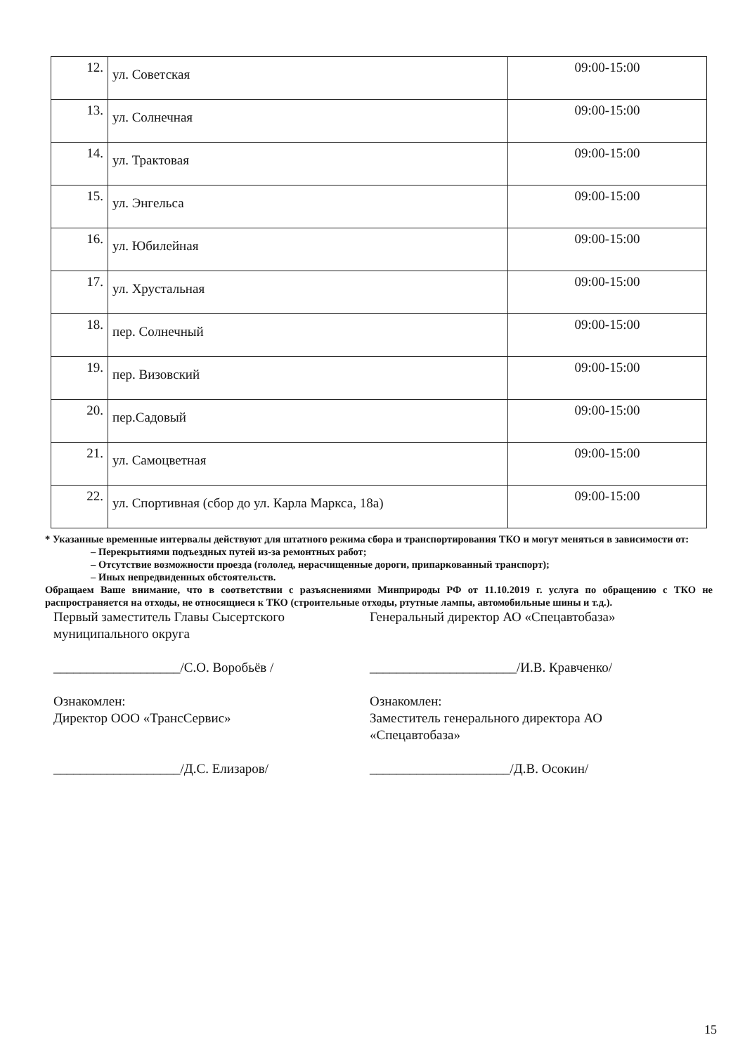| 12. | ул. Советская | 09:00-15:00 |
| 13. | ул. Солнечная | 09:00-15:00 |
| 14. | ул. Трактовая | 09:00-15:00 |
| 15. | ул. Энгельса | 09:00-15:00 |
| 16. | ул. Юбилейная | 09:00-15:00 |
| 17. | ул. Хрустальная | 09:00-15:00 |
| 18. | пер. Солнечный | 09:00-15:00 |
| 19. | пер. Визовский | 09:00-15:00 |
| 20. | пер.Садовый | 09:00-15:00 |
| 21. | ул. Самоцветная | 09:00-15:00 |
| 22. | ул. Спортивная (сбор до ул. Карла Маркса, 18а) | 09:00-15:00 |
* Указанные временные интервалы действуют для штатного режима сбора и транспортирования ТКО и могут меняться в зависимости от:
– Перекрытиями подъездных путей из-за ремонтных работ;
– Отсутствие возможности проезда (гололед, нерасчищенные дороги, припаркованный транспорт);
– Иных непредвиденных обстоятельств.
Обращаем Ваше внимание, что в соответствии с разъяснениями Минприроды РФ от 11.10.2019 г. услуга по обращению с ТКО не распространяется на отходы, не относящиеся к ТКО (строительные отходы, ртутные лампы, автомобильные шины и т.д.).
Первый заместитель Главы Сысертского муниципального округа
___________________/С.О. Воробьёв /
Ознакомлен:
Директор ООО «ТрансСервис»
___________________/Д.С. Елизаров/
Генеральный директор АО «Спецавтобаза»
______________________/И.В. Кравченко/
Ознакомлен:
Заместитель генерального директора АО «Спецавтобаза»
_____________________/Д.В. Осокин/
15